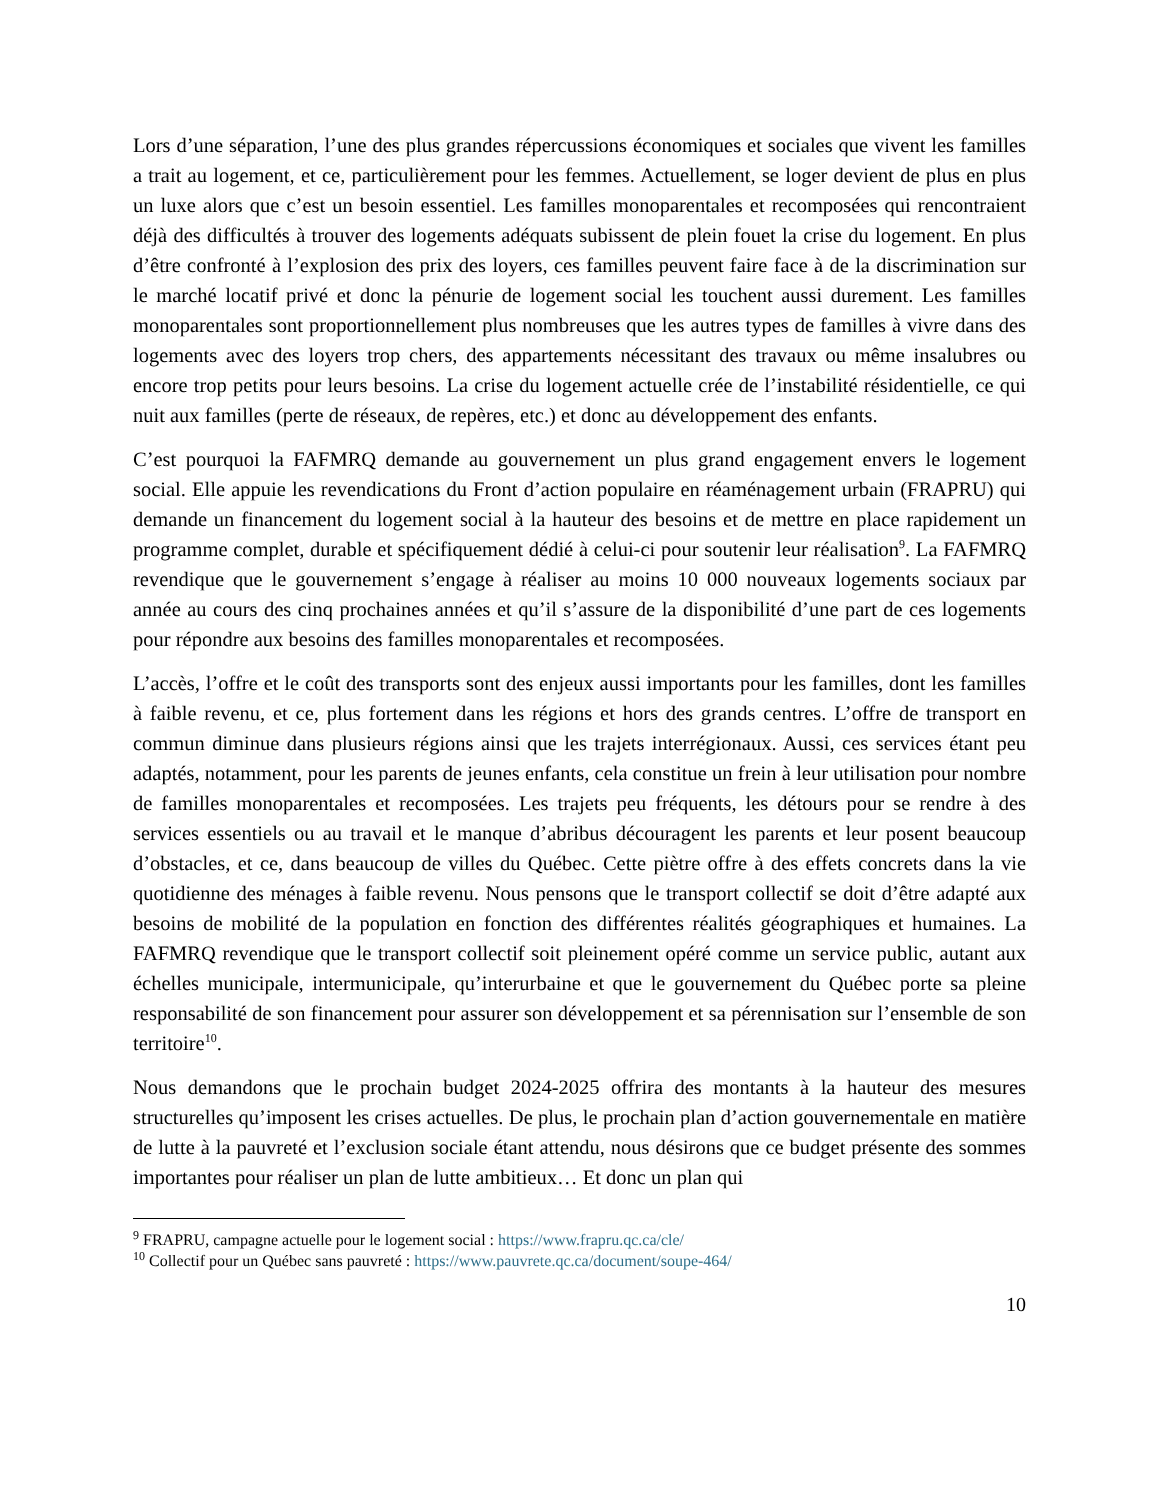Lors d’une séparation, l’une des plus grandes répercussions économiques et sociales que vivent les familles a trait au logement, et ce, particulièrement pour les femmes. Actuellement, se loger devient de plus en plus un luxe alors que c’est un besoin essentiel. Les familles monoparentales et recomposées qui rencontraient déjà des difficultés à trouver des logements adéquats subissent de plein fouet la crise du logement. En plus d’être confronté à l’explosion des prix des loyers, ces familles peuvent faire face à de la discrimination sur le marché locatif privé et donc la pénurie de logement social les touchent aussi durement. Les familles monoparentales sont proportionnellement plus nombreuses que les autres types de familles à vivre dans des logements avec des loyers trop chers, des appartements nécessitant des travaux ou même insalubres ou encore trop petits pour leurs besoins. La crise du logement actuelle crée de l’instabilité résidentielle, ce qui nuit aux familles (perte de réseaux, de repères, etc.) et donc au développement des enfants.
C’est pourquoi la FAFMRQ demande au gouvernement un plus grand engagement envers le logement social. Elle appuie les revendications du Front d’action populaire en réaménagement urbain (FRAPRU) qui demande un financement du logement social à la hauteur des besoins et de mettre en place rapidement un programme complet, durable et spécifiquement dédié à celui-ci pour soutenir leur réalisation<sup>9</sup>. La FAFMRQ revendique que le gouvernement s’engage à réaliser au moins 10 000 nouveaux logements sociaux par année au cours des cinq prochaines années et qu’il s’assure de la disponibilité d’une part de ces logements pour répondre aux besoins des familles monoparentales et recomposées.
L’accès, l’offre et le coût des transports sont des enjeux aussi importants pour les familles, dont les familles à faible revenu, et ce, plus fortement dans les régions et hors des grands centres. L’offre de transport en commun diminue dans plusieurs régions ainsi que les trajets interrégionaux. Aussi, ces services étant peu adaptés, notamment, pour les parents de jeunes enfants, cela constitue un frein à leur utilisation pour nombre de familles monoparentales et recomposées. Les trajets peu fréquents, les détours pour se rendre à des services essentiels ou au travail et le manque d’abribus découragent les parents et leur posent beaucoup d’obstacles, et ce, dans beaucoup de villes du Québec. Cette piètre offre à des effets concrets dans la vie quotidienne des ménages à faible revenu. Nous pensons que le transport collectif se doit d’être adapté aux besoins de mobilité de la population en fonction des différentes réalités géographiques et humaines. La FAFMRQ revendique que le transport collectif soit pleinement opéré comme un service public, autant aux échelles municipale, intermunicipale, qu’interurbaine et que le gouvernement du Québec porte sa pleine responsabilité de son financement pour assurer son développement et sa pérennisation sur l’ensemble de son territoire<sup>10</sup>.
Nous demandons que le prochain budget 2024-2025 offrira des montants à la hauteur des mesures structurelles qu’imposent les crises actuelles. De plus, le prochain plan d’action gouvernementale en matière de lutte à la pauvreté et l’exclusion sociale étant attendu, nous désirons que ce budget présente des sommes importantes pour réaliser un plan de lutte ambitieux… Et donc un plan qui
<sup>9</sup> FRAPRU, campagne actuelle pour le logement social : https://www.frapru.qc.ca/cle/
<sup>10</sup> Collectif pour un Québec sans pauvreté : https://www.pauvrete.qc.ca/document/soupe-464/
10